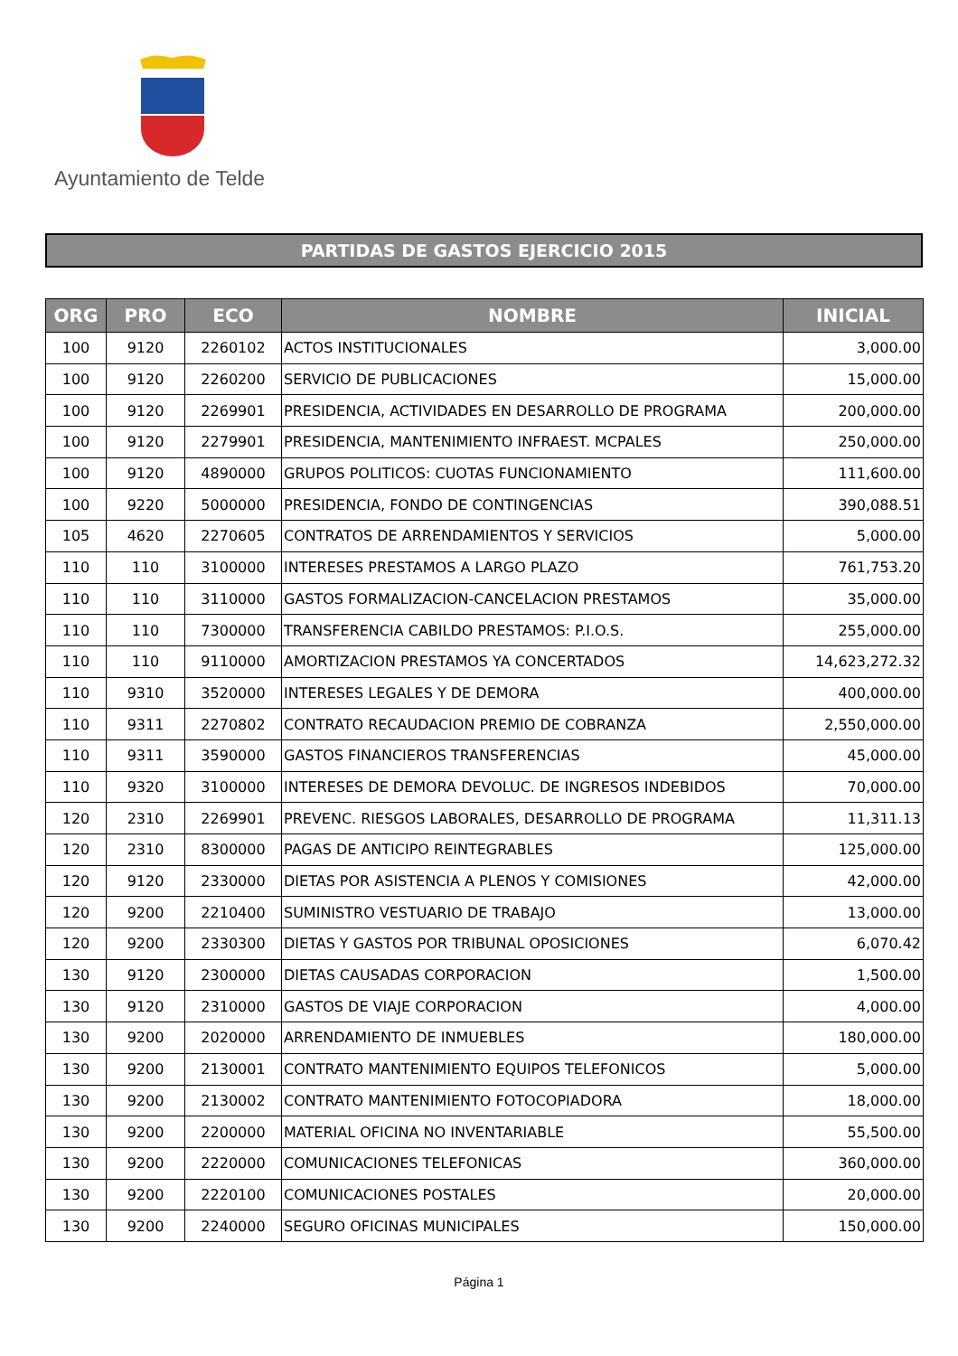Ayuntamiento de Telde
PARTIDAS DE GASTOS EJERCICIO 2015
| ORG | PRO | ECO | NOMBRE | INICIAL |
| --- | --- | --- | --- | --- |
| 100 | 9120 | 2260102 | ACTOS INSTITUCIONALES | 3,000.00 |
| 100 | 9120 | 2260200 | SERVICIO DE PUBLICACIONES | 15,000.00 |
| 100 | 9120 | 2269901 | PRESIDENCIA, ACTIVIDADES EN DESARROLLO DE PROGRAMA | 200,000.00 |
| 100 | 9120 | 2279901 | PRESIDENCIA, MANTENIMIENTO INFRAEST. MCPALES | 250,000.00 |
| 100 | 9120 | 4890000 | GRUPOS POLITICOS: CUOTAS FUNCIONAMIENTO | 111,600.00 |
| 100 | 9220 | 5000000 | PRESIDENCIA, FONDO DE CONTINGENCIAS | 390,088.51 |
| 105 | 4620 | 2270605 | CONTRATOS DE ARRENDAMIENTOS Y SERVICIOS | 5,000.00 |
| 110 | 110 | 3100000 | INTERESES PRESTAMOS A LARGO PLAZO | 761,753.20 |
| 110 | 110 | 3110000 | GASTOS FORMALIZACION-CANCELACION PRESTAMOS | 35,000.00 |
| 110 | 110 | 7300000 | TRANSFERENCIA CABILDO PRESTAMOS: P.I.O.S. | 255,000.00 |
| 110 | 110 | 9110000 | AMORTIZACION PRESTAMOS YA CONCERTADOS | 14,623,272.32 |
| 110 | 9310 | 3520000 | INTERESES LEGALES Y DE DEMORA | 400,000.00 |
| 110 | 9311 | 2270802 | CONTRATO RECAUDACION PREMIO DE COBRANZA | 2,550,000.00 |
| 110 | 9311 | 3590000 | GASTOS FINANCIEROS TRANSFERENCIAS | 45,000.00 |
| 110 | 9320 | 3100000 | INTERESES DE DEMORA DEVOLUC. DE INGRESOS INDEBIDOS | 70,000.00 |
| 120 | 2310 | 2269901 | PREVENC. RIESGOS LABORALES, DESARROLLO DE PROGRAMA | 11,311.13 |
| 120 | 2310 | 8300000 | PAGAS DE ANTICIPO REINTEGRABLES | 125,000.00 |
| 120 | 9120 | 2330000 | DIETAS POR ASISTENCIA A PLENOS Y COMISIONES | 42,000.00 |
| 120 | 9200 | 2210400 | SUMINISTRO VESTUARIO DE TRABAJO | 13,000.00 |
| 120 | 9200 | 2330300 | DIETAS Y GASTOS POR TRIBUNAL OPOSICIONES | 6,070.42 |
| 130 | 9120 | 2300000 | DIETAS CAUSADAS CORPORACION | 1,500.00 |
| 130 | 9120 | 2310000 | GASTOS DE VIAJE CORPORACION | 4,000.00 |
| 130 | 9200 | 2020000 | ARRENDAMIENTO DE INMUEBLES | 180,000.00 |
| 130 | 9200 | 2130001 | CONTRATO MANTENIMIENTO EQUIPOS TELEFONICOS | 5,000.00 |
| 130 | 9200 | 2130002 | CONTRATO MANTENIMIENTO FOTOCOPIADORA | 18,000.00 |
| 130 | 9200 | 2200000 | MATERIAL OFICINA NO INVENTARIABLE | 55,500.00 |
| 130 | 9200 | 2220000 | COMUNICACIONES TELEFONICAS | 360,000.00 |
| 130 | 9200 | 2220100 | COMUNICACIONES POSTALES | 20,000.00 |
| 130 | 9200 | 2240000 | SEGURO OFICINAS MUNICIPALES | 150,000.00 |
Página 1